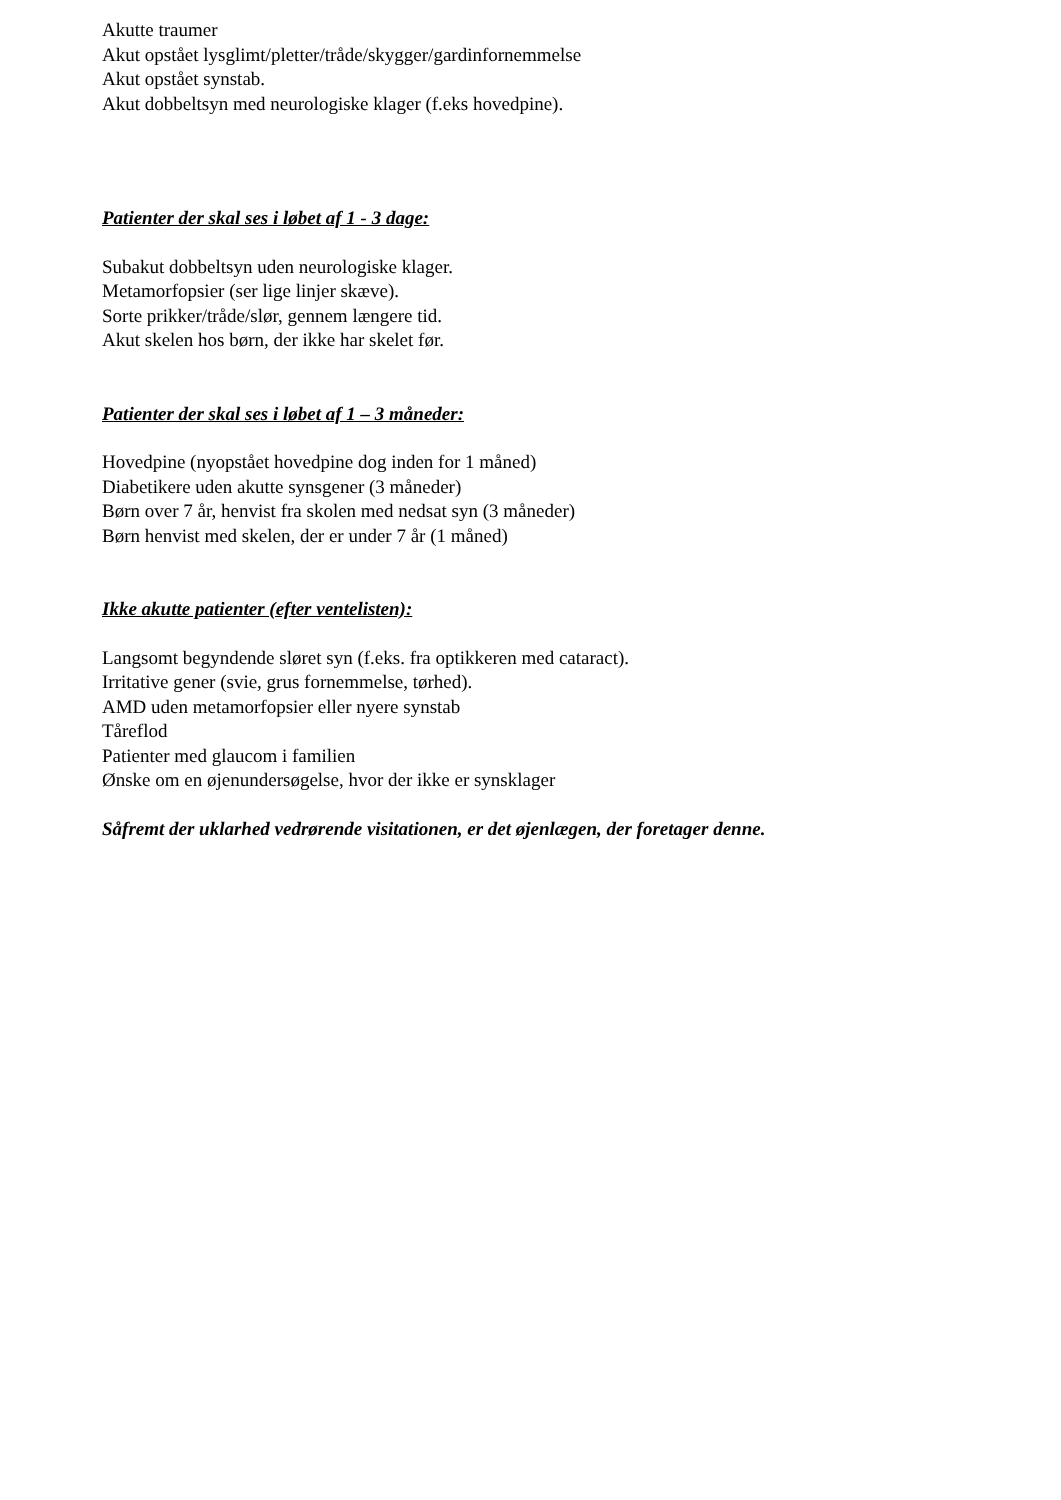Akutte traumer
Akut opstået lysglimt/pletter/tråde/skygger/gardinfornemmelse
Akut opstået synstab.
Akut dobbeltsyn med neurologiske klager (f.eks hovedpine).
Patienter der skal ses i løbet af 1 - 3 dage:
Subakut dobbeltsyn uden neurologiske klager.
Metamorfopsier (ser lige linjer skæve).
Sorte prikker/tråde/slør, gennem længere tid.
Akut skelen hos børn, der ikke har skelet før.
Patienter der skal ses i løbet af 1 – 3 måneder:
Hovedpine (nyopstået hovedpine dog inden for 1 måned)
Diabetikere uden akutte synsgener (3 måneder)
Børn over 7 år, henvist fra skolen med nedsat syn (3 måneder)
Børn henvist med skelen, der er under 7 år (1 måned)
Ikke akutte patienter (efter ventelisten):
Langsomt begyndende sløret syn (f.eks. fra optikkeren med cataract).
Irritative gener (svie, grus fornemmelse, tørhed).
AMD uden metamorfopsier eller nyere synstab
Tåreflod
Patienter med glaucom i familien
Ønske om en øjenundersøgelse, hvor der ikke er synsklager
Såfremt der uklarhed vedrørende visitationen, er det øjenlægen, der foretager denne.